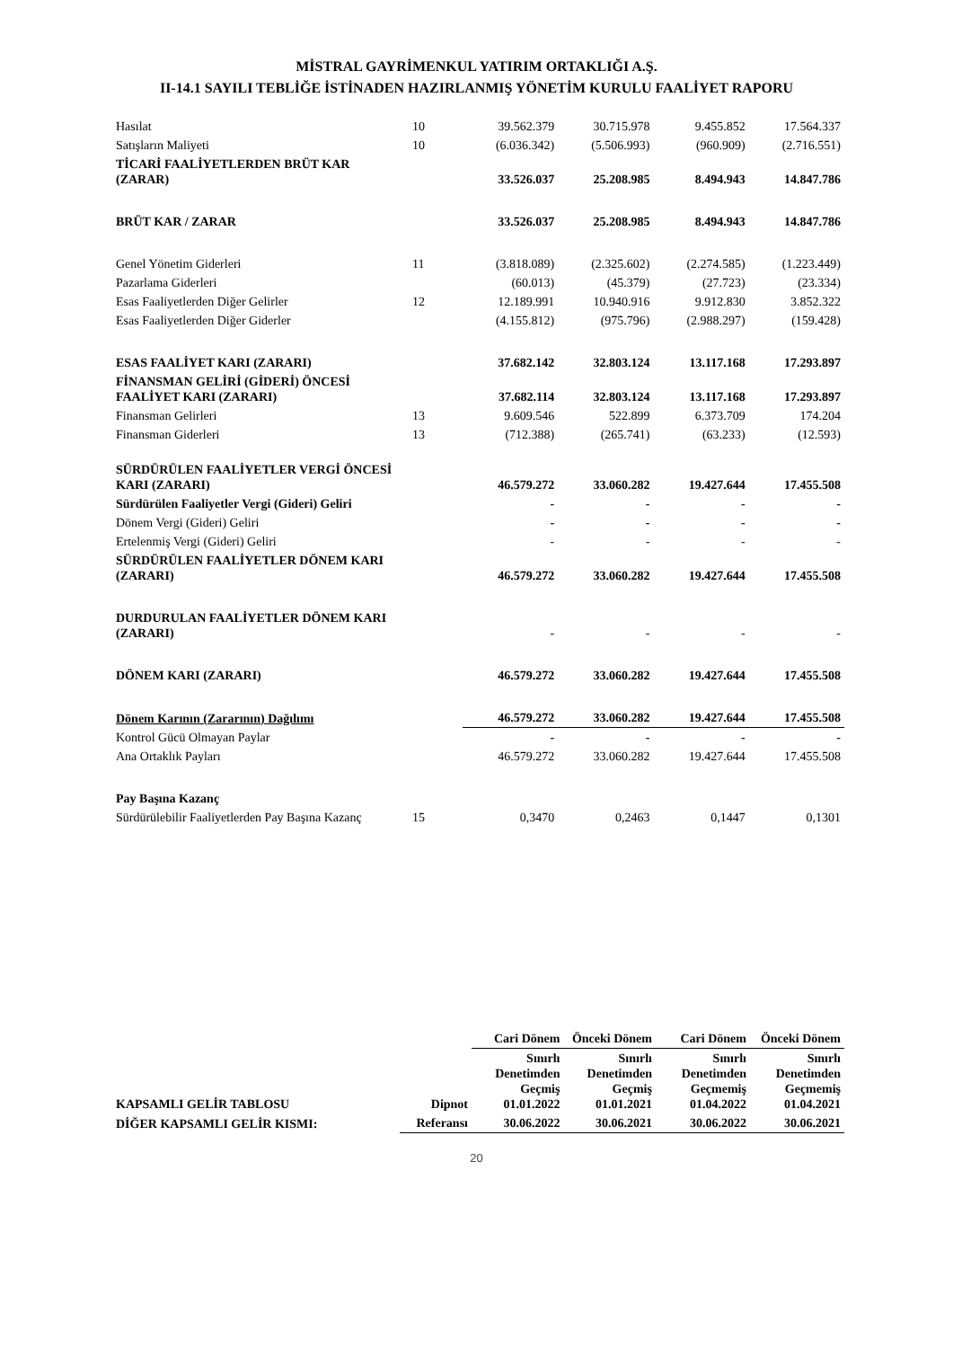MİSTRAL GAYRİMENKUL YATIRIM ORTAKLIĞI A.Ş.
II-14.1 SAYILI TEBLİĞE İSTİNADEN HAZIRLANMIŞ YÖNETİM KURULU FAALİYET RAPORU
| Hasılat | 10 | 39.562.379 | 30.715.978 | 9.455.852 | 17.564.337 |
| Satışların Maliyeti | 10 | (6.036.342) | (5.506.993) | (960.909) | (2.716.551) |
| TİCARİ FAALİYETLERDEN BRÜT KAR (ZARAR) | | 33.526.037 | 25.208.985 | 8.494.943 | 14.847.786 |
| BRÜT KAR / ZARAR | | 33.526.037 | 25.208.985 | 8.494.943 | 14.847.786 |
| Genel Yönetim Giderleri | 11 | (3.818.089) | (2.325.602) | (2.274.585) | (1.223.449) |
| Pazarlama Giderleri | | (60.013) | (45.379) | (27.723) | (23.334) |
| Esas Faaliyetlerden Diğer Gelirler | 12 | 12.189.991 | 10.940.916 | 9.912.830 | 3.852.322 |
| Esas Faaliyetlerden Diğer Giderler | | (4.155.812) | (975.796) | (2.988.297) | (159.428) |
| ESAS FAALİYET KARI (ZARARI) | | 37.682.142 | 32.803.124 | 13.117.168 | 17.293.897 |
| FİNANSMAN GELİRİ (GİDERİ) ÖNCESİ FAALİYET KARI (ZARARI) | | 37.682.114 | 32.803.124 | 13.117.168 | 17.293.897 |
| Finansman Gelirleri | 13 | 9.609.546 | 522.899 | 6.373.709 | 174.204 |
| Finansman Giderleri | 13 | (712.388) | (265.741) | (63.233) | (12.593) |
| SÜRDÜRÜLEN FAALİYETLER VERGİ ÖNCESİ KARI (ZARARI) | | 46.579.272 | 33.060.282 | 19.427.644 | 17.455.508 |
| Sürdürülen Faaliyetler Vergi (Gideri) Geliri | | - | - | - | - |
| Dönem Vergi (Gideri) Geliri | | - | - | - | - |
| Ertelenmiş Vergi (Gideri) Geliri | | - | - | - | - |
| SÜRDÜRÜLEN FAALİYETLER DÖNEM KARI (ZARARI) | | 46.579.272 | 33.060.282 | 19.427.644 | 17.455.508 |
| DURDURULAN FAALİYETLER DÖNEM KARI (ZARARI) | | - | - | - | - |
| DÖNEM KARI (ZARARI) | | 46.579.272 | 33.060.282 | 19.427.644 | 17.455.508 |
| Dönem Karının (Zararının) Dağılımı | | 46.579.272 | 33.060.282 | 19.427.644 | 17.455.508 |
| Kontrol Gücü Olmayan Paylar | | - | - | - | - |
| Ana Ortaklık Payları | | 46.579.272 | 33.060.282 | 19.427.644 | 17.455.508 |
| Pay Başına Kazanç | | | | | |
| Sürdürülebilir Faaliyetlerden Pay Başına Kazanç | 15 | 0,3470 | 0,2463 | 0,1447 | 0,1301 |
| | | Cari Dönem | Önceki Dönem | Cari Dönem | Önceki Dönem |
| --- | --- | --- | --- | --- | --- |
| KAPSAMLI GELİR TABLOSU | Dipnot | Sınırlı Denetimden Geçmiş 01.01.2022 | Sınırlı Denetimden Geçmiş 01.01.2021 | Sınırlı Denetimden Geçmemiş 01.04.2022 | Sınırlı Denetimden Geçmemiş 01.04.2021 |
| DİĞER KAPSAMLI GELİR KISMI: | Referansı | 30.06.2022 | 30.06.2021 | 30.06.2022 | 30.06.2021 |
20